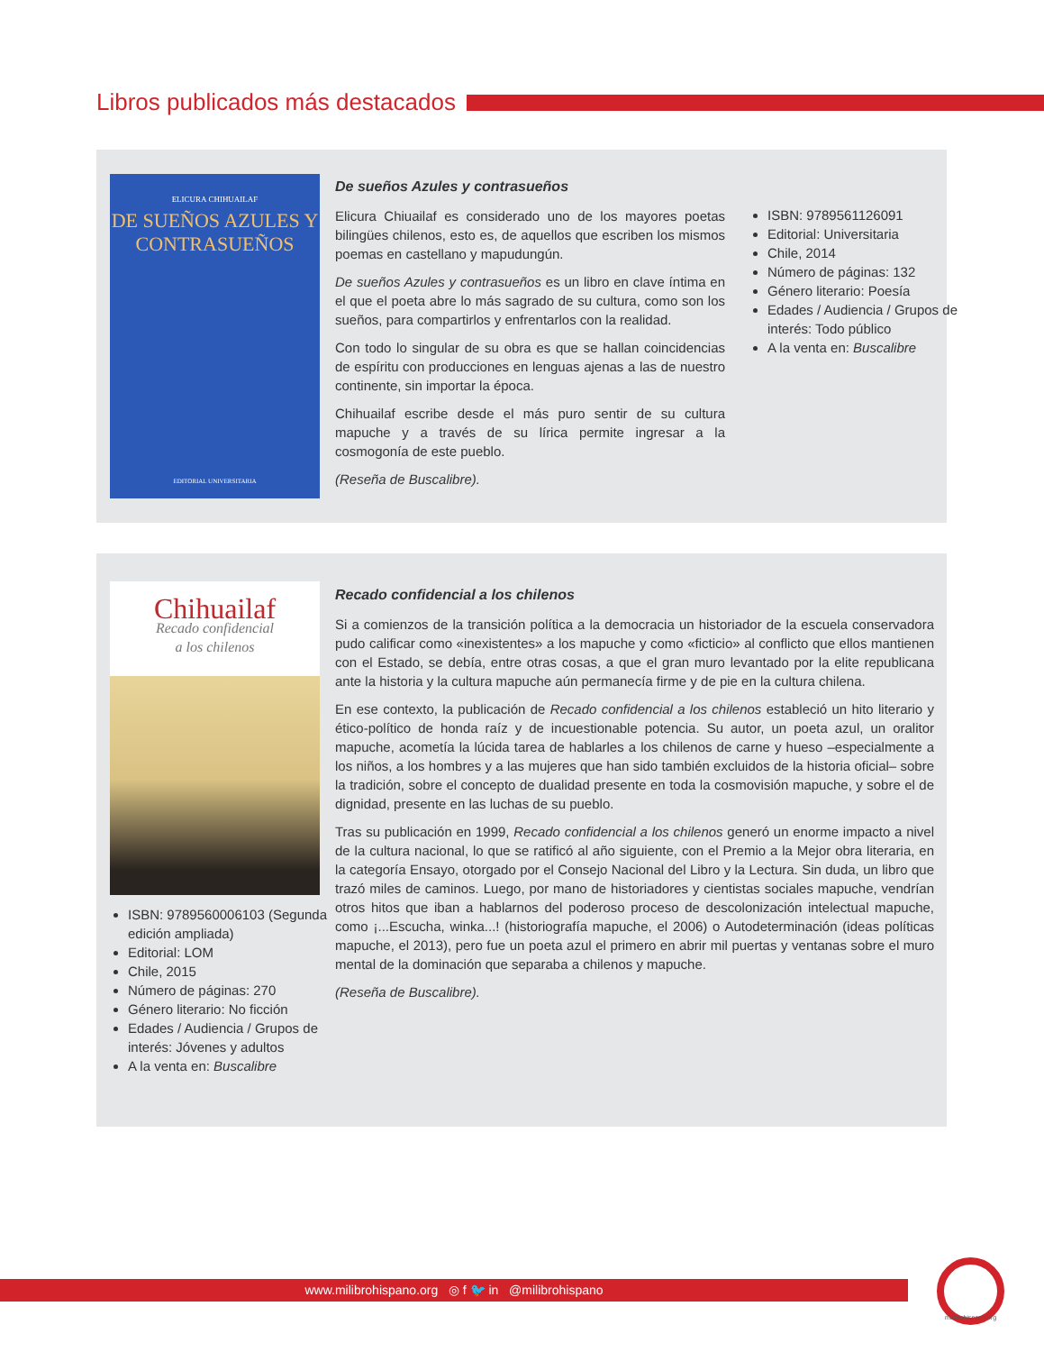Libros publicados más destacados
ELICURA CHIHUAILAF
DE SUEÑOS AZULES Y CONTRASUEÑOS
EDITORIAL UNIVERSITARIA
De sueños Azules y contrasueños
Elicura Chiuailaf es considerado uno de los mayores poetas bilingües chilenos, esto es, de aquellos que escriben los mismos poemas en castellano y mapudungún.
De sueños Azules y contrasueños es un libro en clave íntima en el que el poeta abre lo más sagrado de su cultura, como son los sueños, para compartirlos y enfrentarlos con la realidad.
Con todo lo singular de su obra es que se hallan coincidencias de espíritu con producciones en lenguas ajenas a las de nuestro continente, sin importar la época.
Chihuailaf escribe desde el más puro sentir de su cultura mapuche y a través de su lírica permite ingresar a la cosmogonía de este pueblo.
(Reseña de Buscalibre).
ISBN: 9789561126091
Editorial: Universitaria
Chile, 2014
Número de páginas: 132
Género literario: Poesía
Edades / Audiencia / Grupos de interés: Todo público
A la venta en: Buscalibre
Chihuailaf
Recado confidencial
a los chilenos
ISBN: 9789560006103 (Segunda edición ampliada)
Editorial: LOM
Chile, 2015
Número de páginas: 270
Género literario: No ficción
Edades / Audiencia / Grupos de interés: Jóvenes y adultos
A la venta en: Buscalibre
Recado confidencial a los chilenos
Si a comienzos de la transición política a la democracia un historiador de la escuela conservadora pudo calificar como «inexistentes» a los mapuche y como «ficticio» al conflicto que ellos mantienen con el Estado, se debía, entre otras cosas, a que el gran muro levantado por la elite republicana ante la historia y la cultura mapuche aún permanecía firme y de pie en la cultura chilena.
En ese contexto, la publicación de Recado confidencial a los chilenos estableció un hito literario y ético-político de honda raíz y de incuestionable potencia. Su autor, un poeta azul, un oralitor mapuche, acometía la lúcida tarea de hablarles a los chilenos de carne y hueso –especialmente a los niños, a los hombres y a las mujeres que han sido también excluidos de la historia oficial– sobre la tradición, sobre el concepto de dualidad presente en toda la cosmovisión mapuche, y sobre el de dignidad, presente en las luchas de su pueblo.
Tras su publicación en 1999, Recado confidencial a los chilenos generó un enorme impacto a nivel de la cultura nacional, lo que se ratificó al año siguiente, con el Premio a la Mejor obra literaria, en la categoría Ensayo, otorgado por el Consejo Nacional del Libro y la Lectura. Sin duda, un libro que trazó miles de caminos. Luego, por mano de historiadores y cientistas sociales mapuche, vendrían otros hitos que iban a hablarnos del poderoso proceso de descolonización intelectual mapuche, como ¡...Escucha, winka...! (historiografía mapuche, el 2006) o Autodeterminación (ideas políticas mapuche, el 2013), pero fue un poeta azul el primero en abrir mil puertas y ventanas sobre el muro mental de la dominación que separaba a chilenos y mapuche.
(Reseña de Buscalibre).
www.milibrohispano.org ◎ f 🐦 in @milibrohispano
milibrohispano.org